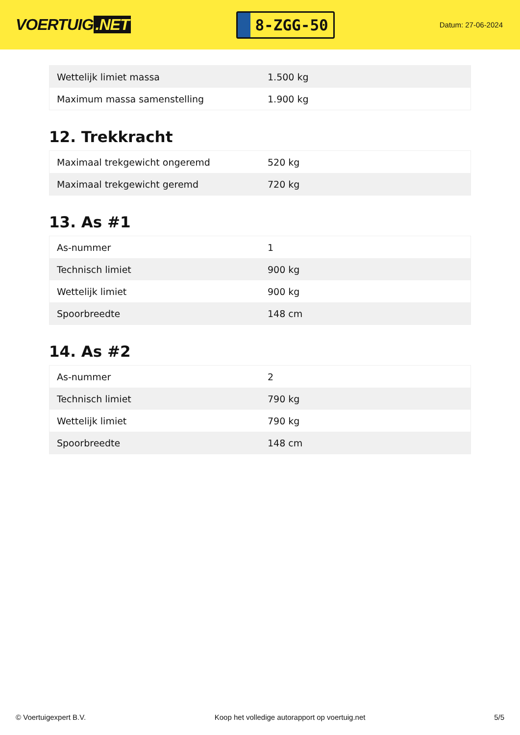VOERTUIG.NET
8-ZGG-50
Datum: 27-06-2024
| Wettelijk limiet massa | 1.500 kg |
| Maximum massa samenstelling | 1.900 kg |
12. Trekkracht
| Maximaal trekgewicht ongeremd | 520 kg |
| Maximaal trekgewicht geremd | 720 kg |
13. As #1
| As-nummer | 1 |
| Technisch limiet | 900 kg |
| Wettelijk limiet | 900 kg |
| Spoorbreedte | 148 cm |
14. As #2
| As-nummer | 2 |
| Technisch limiet | 790 kg |
| Wettelijk limiet | 790 kg |
| Spoorbreedte | 148 cm |
© Voertuigexpert B.V. Koop het volledige autorapport op voertuig.net 5/5